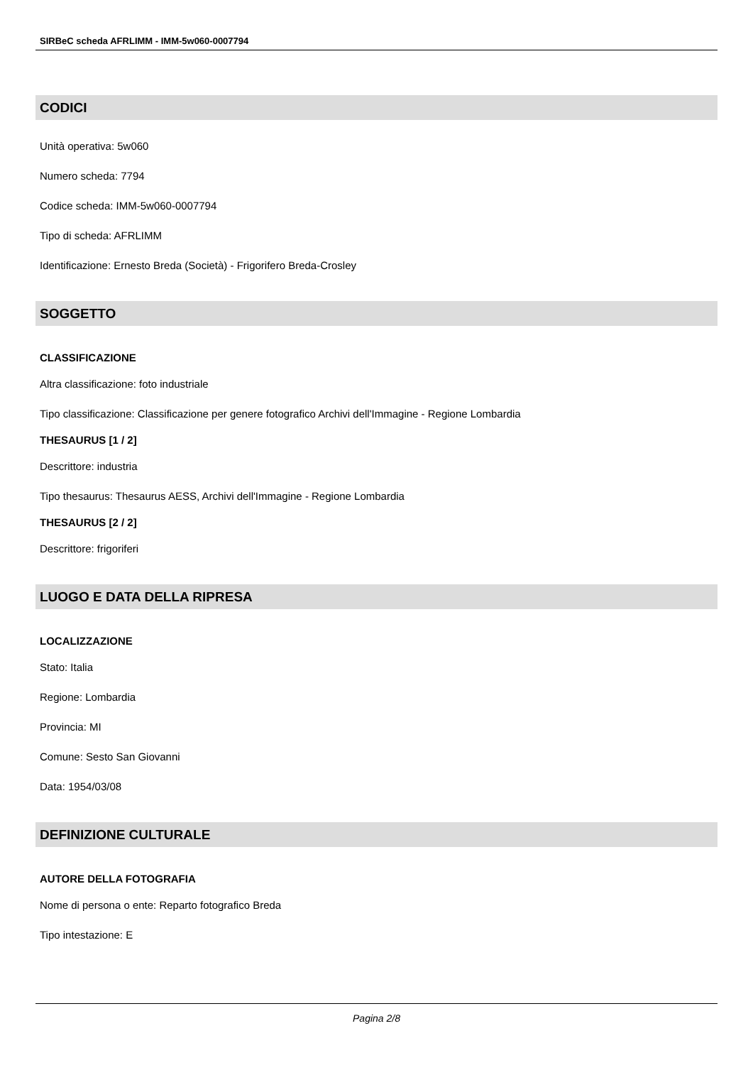SIRBeC scheda AFRLIMM - IMM-5w060-0007794
CODICI
Unità operativa: 5w060
Numero scheda: 7794
Codice scheda: IMM-5w060-0007794
Tipo di scheda: AFRLIMM
Identificazione: Ernesto Breda (Società) - Frigorifero Breda-Crosley
SOGGETTO
CLASSIFICAZIONE
Altra classificazione: foto industriale
Tipo classificazione: Classificazione per genere fotografico Archivi dell'Immagine - Regione Lombardia
THESAURUS [1 / 2]
Descrittore: industria
Tipo thesaurus: Thesaurus AESS, Archivi dell'Immagine - Regione Lombardia
THESAURUS [2 / 2]
Descrittore: frigoriferi
LUOGO E DATA DELLA RIPRESA
LOCALIZZAZIONE
Stato: Italia
Regione: Lombardia
Provincia: MI
Comune: Sesto San Giovanni
Data: 1954/03/08
DEFINIZIONE CULTURALE
AUTORE DELLA FOTOGRAFIA
Nome di persona o ente: Reparto fotografico Breda
Tipo intestazione: E
Pagina 2/8